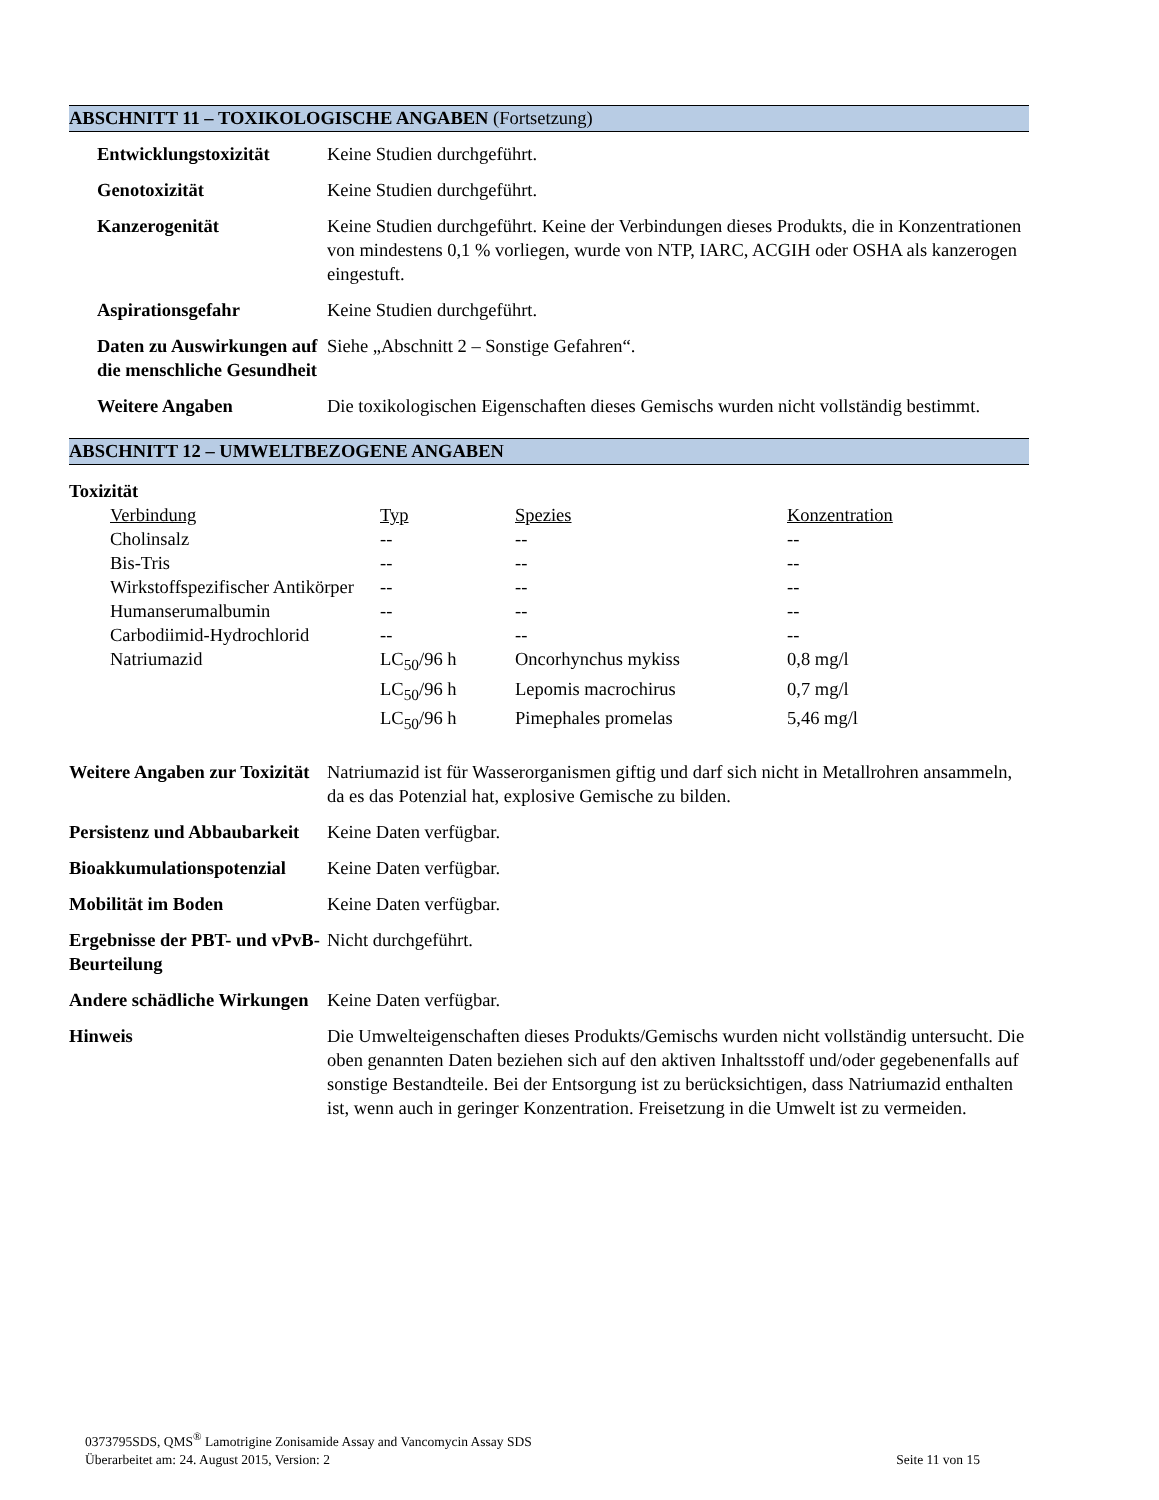ABSCHNITT 11 – TOXIKOLOGISCHE ANGABEN (Fortsetzung)
| Entwicklungstoxizität | Keine Studien durchgeführt. |
| Genotoxizität | Keine Studien durchgeführt. |
| Kanzerogenität | Keine Studien durchgeführt. Keine der Verbindungen dieses Produkts, die in Konzentrationen von mindestens 0,1 % vorliegen, wurde von NTP, IARC, ACGIH oder OSHA als kanzerogen eingestuft. |
| Aspirationsgefahr | Keine Studien durchgeführt. |
| Daten zu Auswirkungen auf die menschliche Gesundheit | Siehe „Abschnitt 2 – Sonstige Gefahren“. |
| Weitere Angaben | Die toxikologischen Eigenschaften dieses Gemischs wurden nicht vollständig bestimmt. |
ABSCHNITT 12 – UMWELTBEZOGENE ANGABEN
Toxizität
| Verbindung | Typ | Spezies | Konzentration |
| Cholinsalz | -- | -- | -- |
| Bis-Tris | -- | -- | -- |
| Wirkstoffspezifischer Antikörper | -- | -- | -- |
| Humanserumalbumin | -- | -- | -- |
| Carbodiimid-Hydrochlorid | -- | -- | -- |
| Natriumazid | LC<sub>50</sub>/96 h | Oncorhynchus mykiss | 0,8 mg/l |
| | LC<sub>50</sub>/96 h | Lepomis macrochirus | 0,7 mg/l |
| | LC<sub>50</sub>/96 h | Pimephales promelas | 5,46 mg/l |
| Weitere Angaben zur Toxizität | Natriumazid ist für Wasserorganismen giftig und darf sich nicht in Metallrohren ansammeln, da es das Potenzial hat, explosive Gemische zu bilden. |
| Persistenz und Abbaubarkeit | Keine Daten verfügbar. |
| Bioakkumulationspotenzial | Keine Daten verfügbar. |
| Mobilität im Boden | Keine Daten verfügbar. |
| Ergebnisse der PBT- und vPvB-Beurteilung | Nicht durchgeführt. |
| Andere schädliche Wirkungen | Keine Daten verfügbar. |
| Hinweis | Die Umwelteigenschaften dieses Produkts/Gemischs wurden nicht vollständig untersucht. Die oben genannten Daten beziehen sich auf den aktiven Inhaltsstoff und/oder gegebenenfalls auf sonstige Bestandteile. Bei der Entsorgung ist zu berücksichtigen, dass Natriumazid enthalten ist, wenn auch in geringer Konzentration. Freisetzung in die Umwelt ist zu vermeiden. |
0373795SDS, QMS<sup>®</sup> Lamotrigine Zonisamide Assay and Vancomycin Assay SDS
Überarbeitet am: 24. August 2015, Version: 2 Seite 11 von 15